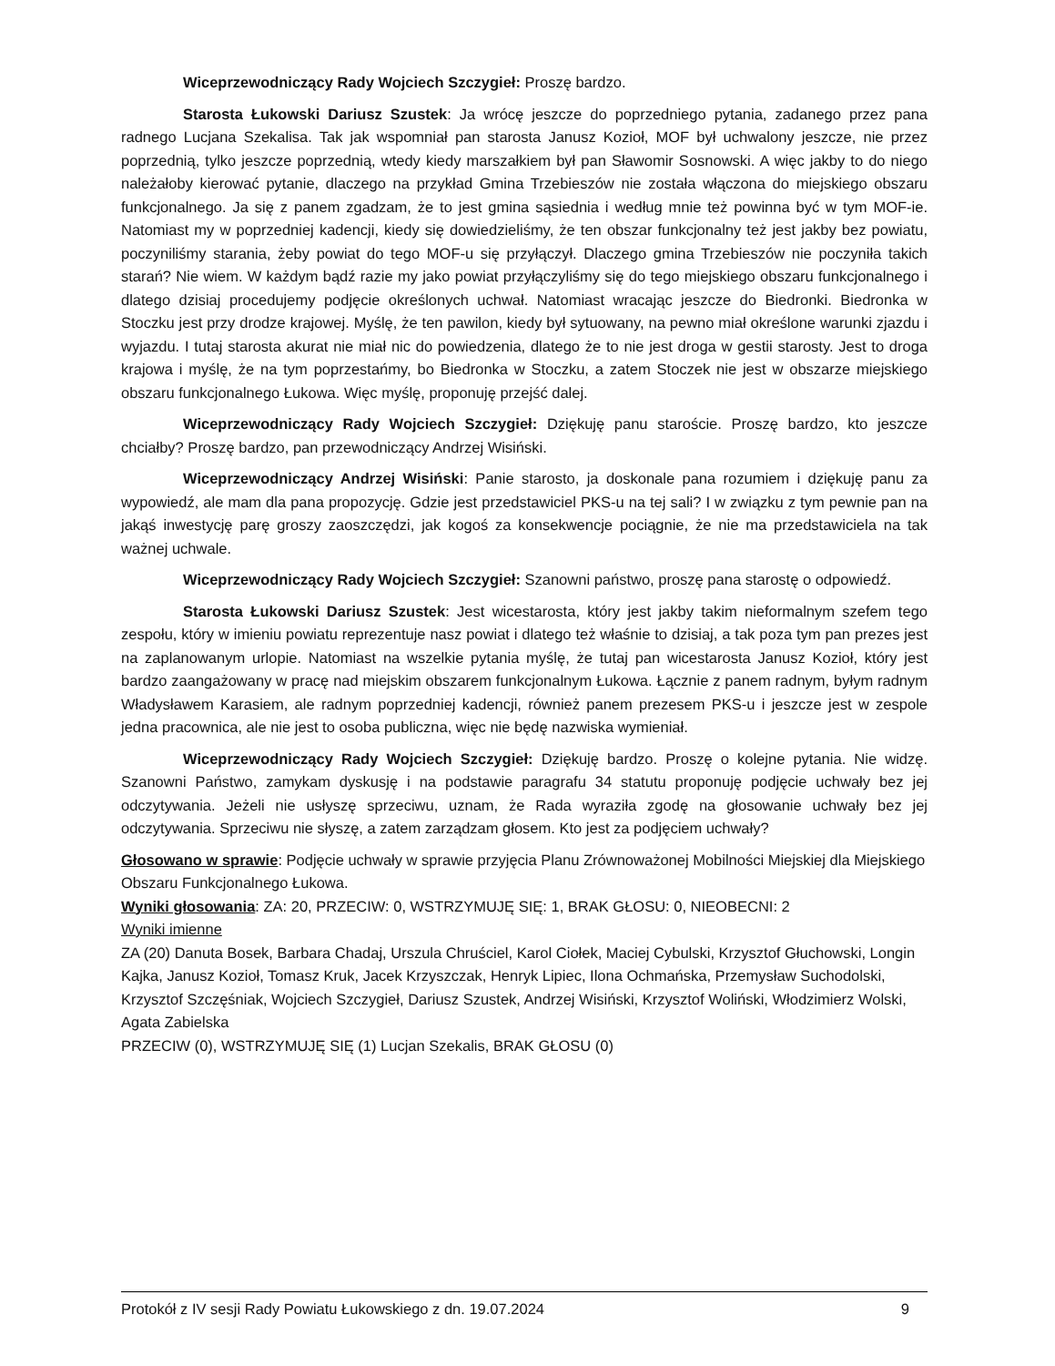Wiceprzewodniczący Rady Wojciech Szczygieł: Proszę bardzo.
Starosta Łukowski Dariusz Szustek: Ja wrócę jeszcze do poprzedniego pytania, zadanego przez pana radnego Lucjana Szekalisa. Tak jak wspomniał pan starosta Janusz Kozioł, MOF był uchwalony jeszcze, nie przez poprzednią, tylko jeszcze poprzednią, wtedy kiedy marszałkiem był pan Sławomir Sosnowski. A więc jakby to do niego należałoby kierować pytanie, dlaczego na przykład Gmina Trzebieszów nie została włączona do miejskiego obszaru funkcjonalnego. Ja się z panem zgadzam, że to jest gmina sąsiednia i według mnie też powinna być w tym MOF-ie. Natomiast my w poprzedniej kadencji, kiedy się dowiedzieliśmy, że ten obszar funkcjonalny też jest jakby bez powiatu, poczyniliśmy starania, żeby powiat do tego MOF-u się przyłączył. Dlaczego gmina Trzebieszów nie poczyniła takich starań? Nie wiem. W każdym bądź razie my jako powiat przyłączyliśmy się do tego miejskiego obszaru funkcjonalnego i dlatego dzisiaj procedujemy podjęcie określonych uchwał. Natomiast wracając jeszcze do Biedronki. Biedronka w Stoczku jest przy drodze krajowej. Myślę, że ten pawilon, kiedy był sytuowany, na pewno miał określone warunki zjazdu i wyjazdu. I tutaj starosta akurat nie miał nic do powiedzenia, dlatego że to nie jest droga w gestii starosty. Jest to droga krajowa i myślę, że na tym poprzestańmy, bo Biedronka w Stoczku, a zatem Stoczek nie jest w obszarze miejskiego obszaru funkcjonalnego Łukowa. Więc myślę, proponuję przejść dalej.
Wiceprzewodniczący Rady Wojciech Szczygieł: Dziękuję panu staroście. Proszę bardzo, kto jeszcze chciałby? Proszę bardzo, pan przewodniczący Andrzej Wisiński.
Wiceprzewodniczący Andrzej Wisiński: Panie starosto, ja doskonale pana rozumiem i dziękuję panu za wypowiedź, ale mam dla pana propozycję. Gdzie jest przedstawiciel PKS-u na tej sali? I w związku z tym pewnie pan na jakąś inwestycję parę groszy zaoszczędzi, jak kogoś za konsekwencje pociągnie, że nie ma przedstawiciela na tak ważnej uchwale.
Wiceprzewodniczący Rady Wojciech Szczygieł: Szanowni państwo, proszę pana starostę o odpowiedź.
Starosta Łukowski Dariusz Szustek: Jest wicestarosta, który jest jakby takim nieformalnym szefem tego zespołu, który w imieniu powiatu reprezentuje nasz powiat i dlatego też właśnie to dzisiaj, a tak poza tym pan prezes jest na zaplanowanym urlopie. Natomiast na wszelkie pytania myślę, że tutaj pan wicestarosta Janusz Kozioł, który jest bardzo zaangażowany w pracę nad miejskim obszarem funkcjonalnym Łukowa. Łącznie z panem radnym, byłym radnym Władysławem Karasiem, ale radnym poprzedniej kadencji, również panem prezesem PKS-u i jeszcze jest w zespole jedna pracownica, ale nie jest to osoba publiczna, więc nie będę nazwiska wymieniał.
Wiceprzewodniczący Rady Wojciech Szczygieł: Dziękuję bardzo. Proszę o kolejne pytania. Nie widzę. Szanowni Państwo, zamykam dyskusję i na podstawie paragrafu 34 statutu proponuję podjęcie uchwały bez jej odczytywania. Jeżeli nie usłyszę sprzeciwu, uznam, że Rada wyraziła zgodę na głosowanie uchwały bez jej odczytywania. Sprzeciwu nie słyszę, a zatem zarządzam głosem. Kto jest za podjęciem uchwały?
Głosowano w sprawie: Podjęcie uchwały w sprawie przyjęcia Planu Zrównoważonej Mobilności Miejskiej dla Miejskiego Obszaru Funkcjonalnego Łukowa.
Wyniki głosowania: ZA: 20, PRZECIW: 0, WSTRZYMUJĘ SIĘ: 1, BRAK GŁOSU: 0, NIEOBECNI: 2
Wyniki imienne
ZA (20) Danuta Bosek, Barbara Chadaj, Urszula Chruściel, Karol Ciołek, Maciej Cybulski, Krzysztof Głuchowski, Longin Kajka, Janusz Kozioł, Tomasz Kruk, Jacek Krzyszczak, Henryk Lipiec, Ilona Ochmańska, Przemysław Suchodolski, Krzysztof Szczęśniak, Wojciech Szczygieł, Dariusz Szustek, Andrzej Wisiński, Krzysztof Woliński, Włodzimierz Wolski, Agata Zabielska
PRZECIW (0), WSTRZYMUJĘ SIĘ (1) Lucjan Szekalis, BRAK GŁOSU (0)
Protokół z IV sesji Rady Powiatu Łukowskiego z dn. 19.07.2024 9